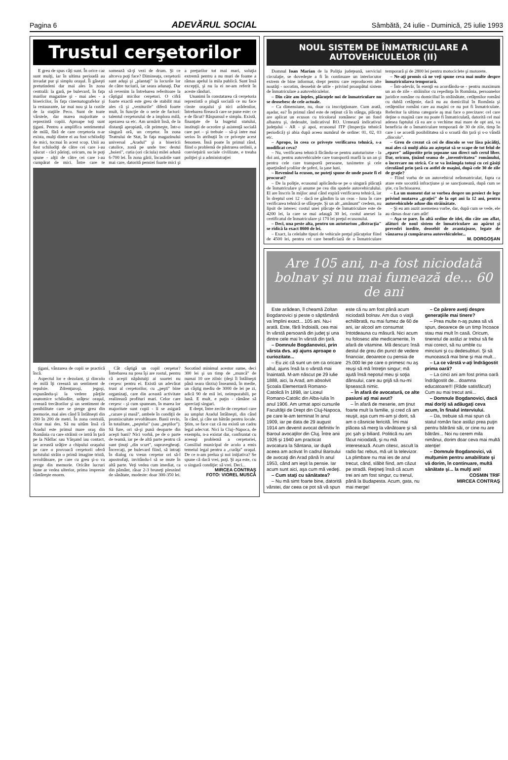Pagina 6 ADEVĂRUL SOCIAL Sâmbătă, 24 iulie - Duminică, 25 iulie 1993
Trustul cerşetorilor
E greu de spus câţi sunt. În orice caz sunt mulţi, iar în ultima perioadă au invadat pur şi simplu oraşul. Îi găseşti pretutindeni dar mai ales în zona centrală: la gară, pe bulevard, în faţa marilor magazine şi - mai ales - a bisericilor, în faţa cinematografelor şi la restaurante, iar mai nou şi la cozile de la staţiile Peco. Sunt de toate vârstele, dar marea majoritate o reprezintă copiii. Aproape toţi sunt ţigani. Pentru a amplifica sentimentul de milă, fără de care cerşetoria n-ar exista, mulţi dintre ei au fost schilodiţi de mici, tocmai în acest scop. Unii au fost schilodiţi de către cei care i-au născut - căci părinţi, oricum, nu le poţi spune - alţii de către cei care i-au cumpărat de mici. Între care te somează să-ţi vezi de drum. Şi ce altceva poţi face? Dimineaţa, cerşetorii sunt aduşi şi „plantaţi" la locurile lor de către tuciurii, iar seara adunaţi. Dar să revenim la întrebarea referitoare la câştigul micilor cerşetori. O cifră foarte exactă este greu de stabilit mai ales că şi „veniturile" diferă foarte mult, în funcţie de o serie de factori: talentul cerşetorului de a implora milă, aşezarea sa etc. Am urmărit însă, de la distanţă apropiată, cât primeşte, într-o singură oră, un cerşetor. În zona Teatrului de Stat, în faţa magazinului universal „Aradul" şi a bisericii catolice, zonă pe unde trec destui „boieri", cutia (ori căciula) milei adună 6-700 lei. În zona gării, încasările sunt mai care, datorită pensiei foarte mici şi a preţurilor tot mai mari, soluţia extremă pentru a nu muri de foame a rămas apelul la mila publică. Sunt însă excepţii, şi nu la ei ne-am referit în aceste rânduri.
Unanimi în constatarea că cerşetoria reprezintă o plagă socială ce nu face cinste oraşului şi nici arădenilor, întrebarea firească care se pune este: ce e de făcut? Răspunsul e simplu. Există, finanţate de la bugetul statului, instituţii de ocrotire şi asistenţă socială care pot – şi trebuie – să-şi intre mai serios în atribuţii în ce priveşte acest fenomen. Însă poate în primul rând, fiind o problemă de păstrarea ordinii, a convieţuirii sociale civilizate, e treaba poliţiei şi a administraţiei
ţigani, vânzarea de copii se practică încă.
Aspectul lor e dezolant, şi dincolo de milă îţi creează un sentiment de repulsie. Zdrenţuroşi, jegoşi, expunându-şi la vedere părţile anatomice schilodite, urâţesc oraşul, creează trecătorilor şi un sentiment de penibilitate care se şterge greu din memorie, mai ales când îi întâlneşti din 200 în 200 de metri. În zona centrală, chiar mai des. Să nu uităm însă că Aradul este primul mare oraş din România cu care străinii ce intră în ţară pe la Nădlac sau Vărşand iau contact, iar această urâţire a chipului oraşului pe care o provoacă cerşetorii oferă turistului străin o primă imagine tristă, revoltătoare, pe care cu greu şi-o va şterge din memorie. Oricâte lucruri bune ar vedea ulterior, prima impresie cântăreşte enorm.
Cât câştigă un copil cerşetor? Întrebarea nu prea îşi are rostul, pentru că aceşti năpăstuiţi ai soartei nu cerşesc pentru ei. Există un adevărat trust al cerşetorilor, cu „peşti" bine organizaţi, care din această activitate realizează profituri mari. Celor care cerşesc - şi cum spuneam, în marea lor majoritate sunt copii - li se asigură „cazare şi masă", ambele în condiţii de promiscuitate revoltătoare. Banii revin, în totalitate, „peştelui" (sau „peştilor"). Să fure, ori să-şi pună deoparte din aceşti bani? Nici vorbă, pe de o parte de teamă, iar pe de altă parte pentru că sunt ţinuţi „din scurt", supravegheaţi. Încercaţi, pe bulevard fiind, să intraţi în dialog cu vreun cerşetor ori să-l apostrofaţi, invitându-l să se mute în altă parte. Veţi vedea cum imediat, ca din pământ, răsar 2-3 bruneţi plesnind de sănătate, modeste: doar 300-350 lei. Socotind minimul acestor sume, deci 300 lei şi un timp de „muncă" de numai 10 ore zilnic (deşi îi întâlneşti până seara târziu) înseamnă, în medie, un câştig mediu de 3000 de lei pe zi, adică 90 de mii lei, neimpozabili, pe lună. E mult, e puţin - rămâne să apreciaţi singuri.
E drept, între zecile de cerşetori care au umplut Aradul întâlneşti, din când în când, şi câte un bătrân pentru locale. Ştim, se face caz că nu există un cadru legal adecvat. Nici la Cluj–Napoca, de exemplu, n-a existat dar, confruntat cu aceeaşi problemă a cerşetoriei, Consiliul municipal de acolo a emis temeiul legal pentru a „curăţa" oraşul. De ce n-am prelua şi noi iniţiativa? Se spune că dacă vrei, poţi. Şi aşa este, cu o singură condiţie: să vrei. Deci...
MIRCEA CONTRAŞ
FOTO: VIOREL MUSCĂ
NOUL SISTEM DE ÎNMATRICULARE A AUTOVEHICULELOR (II)
Domnul Ioan Marian de la Poliţia judeţeană, serviciul circulaţie, se dovedeşte a fi în continuare un interlocutor extrem de bine informat, drept pentru care reproducem alte noutăţi - socotim, deosebit de utile - privind proaspătul sistem de înmatriculare a autovehiculelor.
– Din câte am înţeles, plăcuţele noi de înmatriculare nu se deosebesc de cele actuale.
– Ca dimensiune, nu, doar ca inscripţionare. Cum arată, aşadar, ea? În primul rând este de reţinut că în stânga, plăcuţa are aplicat un ecuson cu tricolorul românesc pe un fond albastru şi, dedesubt, indicativul RO. Urmează indicativul judeţului - AR - şi apoi, ecusonul ITP (Inspecţia tehnică periodică) şi abia după aceea numărul de ordine: 01, 02, 03 etc.
– Apropo, în ceea ce priveşte verificarea tehnică, s-a modificat ceva?
– Nu, verificarea tehnică făcându-se pentru autoturisme - la doi ani, pentru autovehiculele care transportă marfă la un an şi pentru cele care transportă persoane, taximetre şi cele aparţinând şcolilor de şoferi, la şase luni.
– Revenind la ecuson, ne puteţi spune de unde poate fi el procurat?
– De la poliţie, ecusonul aplicându-se pe o singură plăcuţă de înmatriculare şi anume pe cea din spatele autovehiculului. El are înscris în mijloc anul când expiră verificarea tehnică, iar în dreptul orei 12 - dacă ne gândim la un ceas - luna în care verificarea tehnică se sfârşeşte. Şi un alt „amănunt" credem, nu lipsit de interes: costul unei plăcuţe de înmatriculare este de 4200 lei, la care se mai adaugă 30 lei, costul anexei la certificatul de înmatriculare şi 170 lei preţul ecusonului.
– Deci, una peste alta, pentru un autoturism „distracţia" se ridică la exact 8600 de lei.
– Exact, la celelalte tipuri de vehicule preţul plăcuţelor fiind de 4500 lei, pentru cei care beneficiază de o înmatriculare temporară şi de 2800 lei pentru motociclete şi motorete.
– Ne-aţi promis că ne veţi spune ceva mai multe despre înmatricularea temporară.
– Într-adevăr, în esenţă ea acordându-se - pentru maximum un an de zile - străinilor cu reşedinţa în România, persoanelor juridice române cu domiciliul în străinătate, cetăţenilor români cu dublă cetăţenie, dacă nu au domiciliul în România şi cetăţenilor români care au maşini ce nu pot fi înmatriculate. Referitor la ultima categorie aş mai face o precizare: cel care deţine o maşină care nu poate fi înmatriculată, datorită cel mai adesea faptului că ea are o vechime mai mare de opt ani, va beneficia de o înmatriculare temporară de 30 de zile, timp în care i se acordă posibilitatea să o scoată din ţară şi s-o vândă „dincolo".
– Greu de crezut că cei de dincolo se vor lăsa păcăliţi, mai ales că mulţi abia au aşteptat să se scape de tot felul de „epave" adăpostite prin şopoane sau direct sub cerul liber. Dar, oricum, ţinând seama de „inventivitatea" românului, o încercare nu strică. Ce se va întâmpla totuşi cu cei găsiţi circulând prin ţară cu astfel de maşini, după cele 30 de zile de graţie?
– Fiind vorba de un autovehicul neînmatriculat, fapta ca atare este socotită infracţiune şi se sancţionează, după cum se ştie, cu închisoarea.
– La un moment dat se vorbea despre un proiect de lege privind mutarea „graţiei" de la opt ani la 12 ani, pentru autovehiculele aduse din străinătate.
– Şi eu am auzit asemenea vorbe, dar, după cum se vede, ele au rămas doar cam atât!
– Aşa se pare. În altă ordine de idei, din câte am aflat, alături de noul sistem de înmatriculare au apărut şi prevedri inedite, deosebit de avantajoase, legate de vânzarea şi cumpărarea autovehiculelor...
M. DORGOŞAN
Are 105 ani, n-a fost niciodată bolnav şi nu mai fumează de... 60 de ani
Este arădean, îl cheamă Zoltan Bogdanovici şi peste o săptămână va împlini exact... 105 ani. Nu-i arată. Este, fără îndoială, cea mai în vârstă persoană din judeţ şi una dintre cele mai în vârstă din ţară.
– Domnule Bogdanovici, prin vârsta dvs. aţi ajuns aproape o curiozitate...
– Eu zic că sunt un om ca oricare altul, ajuns însă la o vârstă mai înaintată. M-am născut pe 29 iulie 1888, aici, la Arad, am absolvit Şcoala Elementară Romano-Catolică în 1898, iar Liceul Romano-Catolic din Alba-Iulia în anul 1906. Am urmat apoi cursurile Facultăţii de Drept din Cluj-Napoca, pe care le-am terminat în anul 1909, iar pe data de 29 august 1914 am devenit avocat definitiv în Baroul avocaţilor din Cluj. Între anii 1926 şi 1940 am practicat avocatura la Sântana, iar după aceea am activat în cadrul Baroului de avocaţi din Arad până în anul 1953, când am ieşit la pensie. Iar acum sunt aici, aşa cum mă vedeţi.
– Cum staţi cu sănătatea?
– Nu mă simt foarte bine, datorită vârstei, dar ceea ce pot să vă spun este că nu am fost până acum niciodată bolnav. Am dus o viaţă echilibrată, nu mai fumez de 60 de ani, iar alcool am consumat întotdeauna cu măsură. Nici acum nu folosesc alte medicamente, în afară de vitamine. Mă descurc însă destul de greu din punct de vedere financiar, deoarece cu pensia de 25.000 lei pe care o primesc nu aş reuşi să mă întreţin singur; mă ajută însă nepotul meu şi soţia dânsului, care au grijă să nu-mi lipsească nimic.
– În afară de avocatură, ce alte pasiuni aţi mai avut?
– În afară de meserie, am ţinut foarte mult la familie, şi cred că am reuşit, aşa cum mi-am şi dorit, să am o căsnicie fericită. Îmi mai plăcea să merg la vânătoare şi să joc şah şi biliard. Politică nu am făcut niciodată, şi nu mă interesează. Acum citesc, ascult la radio fac rebus, mă uit la televizor. La plimbare nu mai ies de anul trecut, când, slăbit fiind, am căzut pe stradă. Reţineţi însă că acum trei ani am fost singur, cu trenul, până la Budapesta. Acum, gata, nu mai merge!
– Ce părere aveţi despre generaţiile mai tinere?
– Prea multe n-aş putea să vă spun, deoarece de un timp încoace stau mai mult în casă. Oricum, tineretul de astăzi ar trebui să fie mai corect, să nu umble cu minciuni şi cu dedesubturi. Şi să muncească mai bine şi mai mult...
– La ce vârstă v-aţi îndrăgostit prima oară?
– La cinci ani am fost prima oară îndrăgostit de... doamna educatoare!!! (Râde satisfăcut!) Cum au mai trecut anii...
– Domnule Bogdanovici, dacă mai doriţi să adăugaţi ceva acum, în finalul interviului.
– Da, trebuie să mai spun că statul român face astăzi prea puţin pentru bătrânii săi, or cine nu are bătrâni... Noi nu cerem mila nimănui, dorim doar ceva mai multă atenţie!
– Domnule Bogdanovici, vă mulţumim pentru amabilitate şi vă dorim, în continuare, multă sănătate şi... la mulţi ani!
COSMIN TRIF
MIRCEA CONTRAŞ